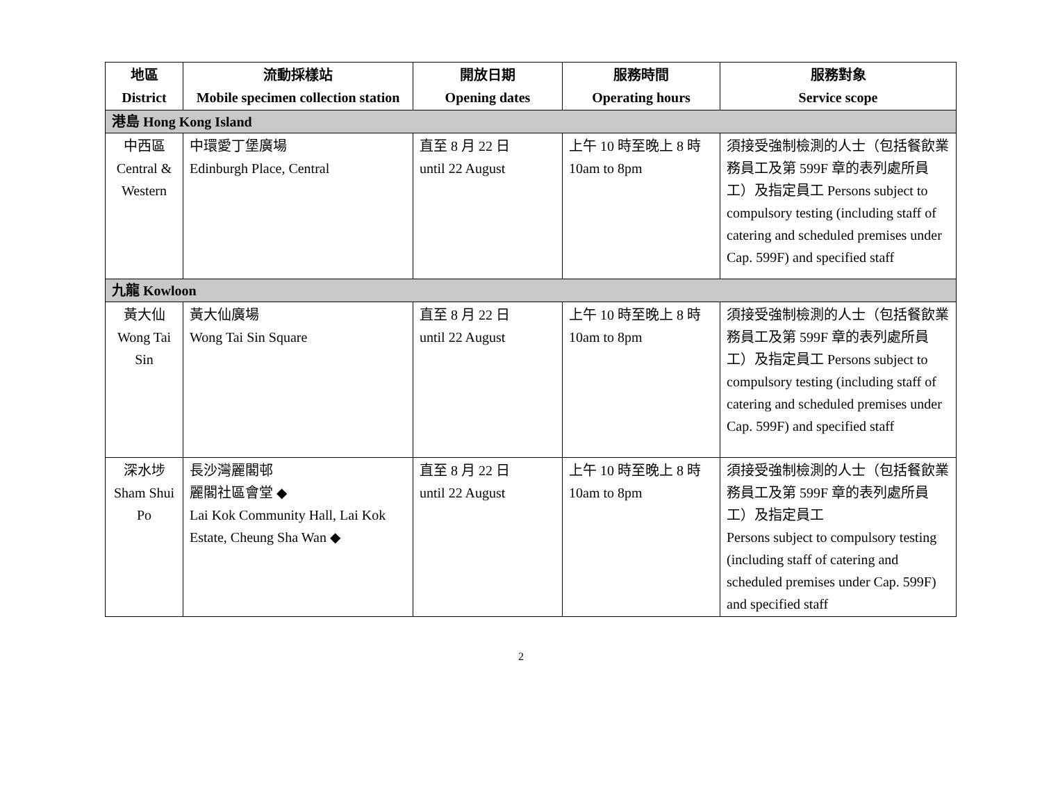| 地區 District | 流動採樣站 Mobile specimen collection station | 開放日期 Opening dates | 服務時間 Operating hours | 服務對象 Service scope |
| --- | --- | --- | --- | --- |
| 港島 Hong Kong Island | | | | |
| 中西區 Central & Western | 中環愛丁堡廣場 Edinburgh Place, Central | 直至 8 月 22 日 until 22 August | 上午 10 時至晚上 8 時 10am to 8pm | 須接受強制檢測的人士（包括餐飲業務員工及第 599F 章的表列處所員工）及指定員工 Persons subject to compulsory testing (including staff of catering and scheduled premises under Cap. 599F) and specified staff |
| 九龍 Kowloon | | | | |
| 黃大仙 Wong Tai Sin | 黃大仙廣場 Wong Tai Sin Square | 直至 8 月 22 日 until 22 August | 上午 10 時至晚上 8 時 10am to 8pm | 須接受強制檢測的人士（包括餐飲業務員工及第 599F 章的表列處所員工）及指定員工 Persons subject to compulsory testing (including staff of catering and scheduled premises under Cap. 599F) and specified staff |
| 深水埗 Sham Shui Po | 長沙灣麗閣邨 麗閣社區會堂 ◆ Lai Kok Community Hall, Lai Kok Estate, Cheung Sha Wan ◆ | 直至 8 月 22 日 until 22 August | 上午 10 時至晚上 8 時 10am to 8pm | 須接受強制檢測的人士（包括餐飲業務員工及第 599F 章的表列處所員工）及指定員工 Persons subject to compulsory testing (including staff of catering and scheduled premises under Cap. 599F) and specified staff |
2